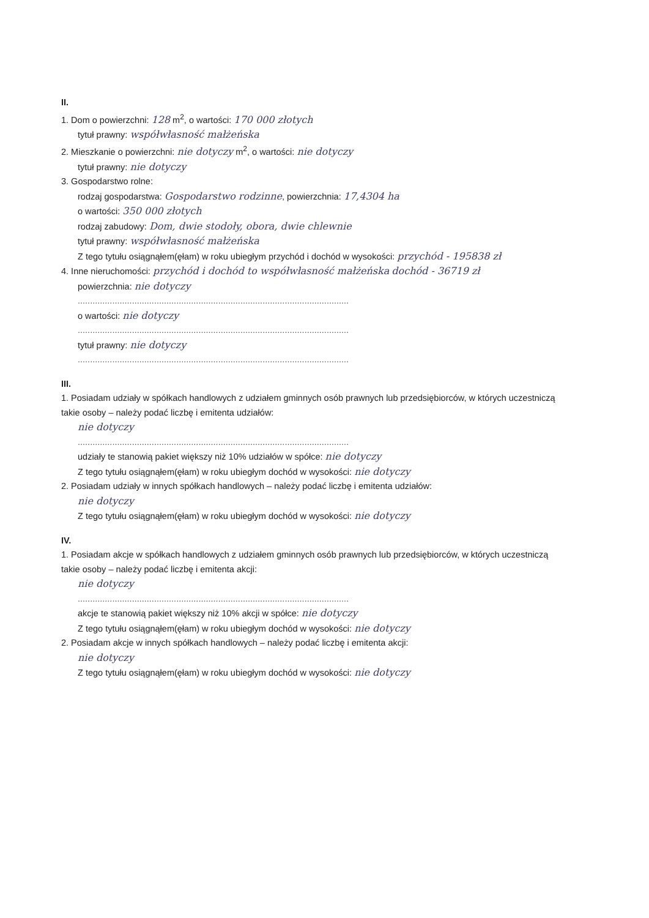II.
1. Dom o powierzchni: 128 m<sup>2</sup>, o wartości: 170 000 złotych
tytuł prawny: współwłasność małżeńska
2. Mieszkanie o powierzchni: nie dotyczy m<sup>2</sup>, o wartości: nie dotyczy
tytuł prawny: nie dotyczy
3. Gospodarstwo rolne:
rodzaj gospodarstwa: Gospodarstwo rodzinne, powierzchnia: 17,4304 ha
o wartości: 350 000 złotych
rodzaj zabudowy: Dom, dwie stodoły, obora, dwie chlewnie
tytuł prawny: współwłasność małżeńska
Z tego tytułu osiągnąłem(ęłam) w roku ubiegłym przychód i dochód w wysokości: przychód - 195838 zł
4. Inne nieruchomości: przychód i dochód to współwłasność małżeńska dochód - 36719 zł
powierzchnia: nie dotyczy
..............................................................................................................
o wartości: nie dotyczy
..............................................................................................................
tytuł prawny: nie dotyczy
..............................................................................................................
III.
1. Posiadam udziały w spółkach handlowych z udziałem gminnych osób prawnych lub przedsiębiorców, w których uczestniczą takie osoby – należy podać liczbę i emitenta udziałów:
nie dotyczy
..............................................................................................................
udziały te stanowią pakiet większy niż 10% udziałów w spółce: nie dotyczy
Z tego tytułu osiągnąłem(ęłam) w roku ubiegłym dochód w wysokości: nie dotyczy
2. Posiadam udziały w innych spółkach handlowych – należy podać liczbę i emitenta udziałów:
nie dotyczy
Z tego tytułu osiągnąłem(ęłam) w roku ubiegłym dochód w wysokości: nie dotyczy
IV.
1. Posiadam akcje w spółkach handlowych z udziałem gminnych osób prawnych lub przedsiębiorców, w których uczestniczą takie osoby – należy podać liczbę i emitenta akcji:
nie dotyczy
..............................................................................................................
akcje te stanowią pakiet większy niż 10% akcji w spółce: nie dotyczy
Z tego tytułu osiągnąłem(ęłam) w roku ubiegłym dochód w wysokości: nie dotyczy
2. Posiadam akcje w innych spółkach handlowych – należy podać liczbę i emitenta akcji:
nie dotyczy
Z tego tytułu osiągnąłem(ęłam) w roku ubiegłym dochód w wysokości: nie dotyczy